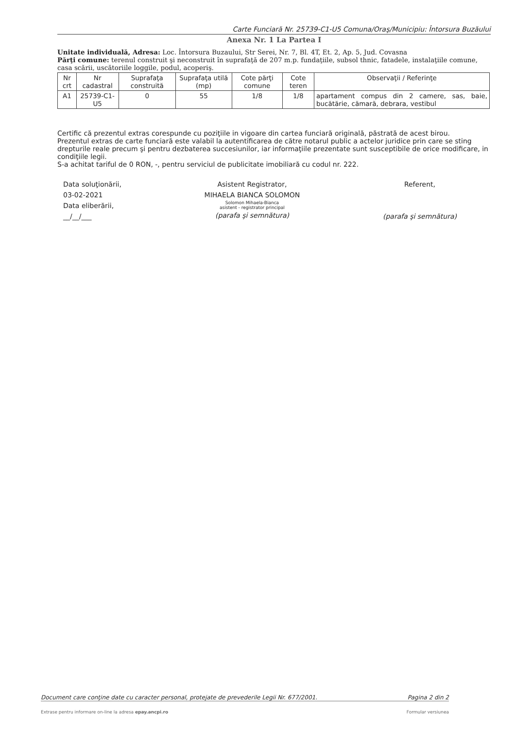Carte Funciară Nr. 25739-C1-U5 Comuna/Oraş/Municipiu: Întorsura Buzăului
Anexa Nr. 1 La Partea I
Unitate individuală, Adresa: Loc. Întorsura Buzaului, Str Serei, Nr. 7, Bl. 4T, Et. 2, Ap. 5, Jud. Covasna
Părţi comune: terenul construit şi neconstruit în suprafaţă de 207 m.p. fundaţiile, subsol thnic, fatadele, instalaţiile comune, casa scării, uscătoriile loggile, podul, acoperiş.
| Nr crt | Nr cadastral | Suprafaţa construită | Suprafaţa utilă (mp) | Cote părţi comune | Cote teren | Observaţii / Referinţe |
| --- | --- | --- | --- | --- | --- | --- |
| A1 | 25739-C1-U5 | 0 | 55 | 1/8 | 1/8 | apartament compus din 2 camere, sas, baie, bucătărie, cămară, debrara, vestibul |
Certific că prezentul extras corespunde cu poziţiile in vigoare din cartea funciară originală, păstrată de acest birou.
Prezentul extras de carte funciară este valabil la autentificarea de către notarul public a actelor juridice prin care se sting drepturile reale precum şi pentru dezbaterea succesiunilor, iar informaţiile prezentate sunt susceptibile de orice modificare, in condiţiile legii.
S-a achitat tariful de 0 RON, -, pentru serviciul de publicitate imobiliară cu codul nr. 222.
Data soluţionării,
03-02-2021
Data eliberării,
__/__/___
Asistent Registrator,
MIHAELA BIANCA SOLOMON
Solomon Mihaela-Bianca
asistent - registrator principal
(parafa şi semnătura)
Referent,
(parafa şi semnătura)
Document care conţine date cu caracter personal, protejate de prevederile Legii Nr. 677/2001. Pagina 2 din 2
Extrase pentru informare on-line la adresa epay.ancpi.ro Formular versiunea